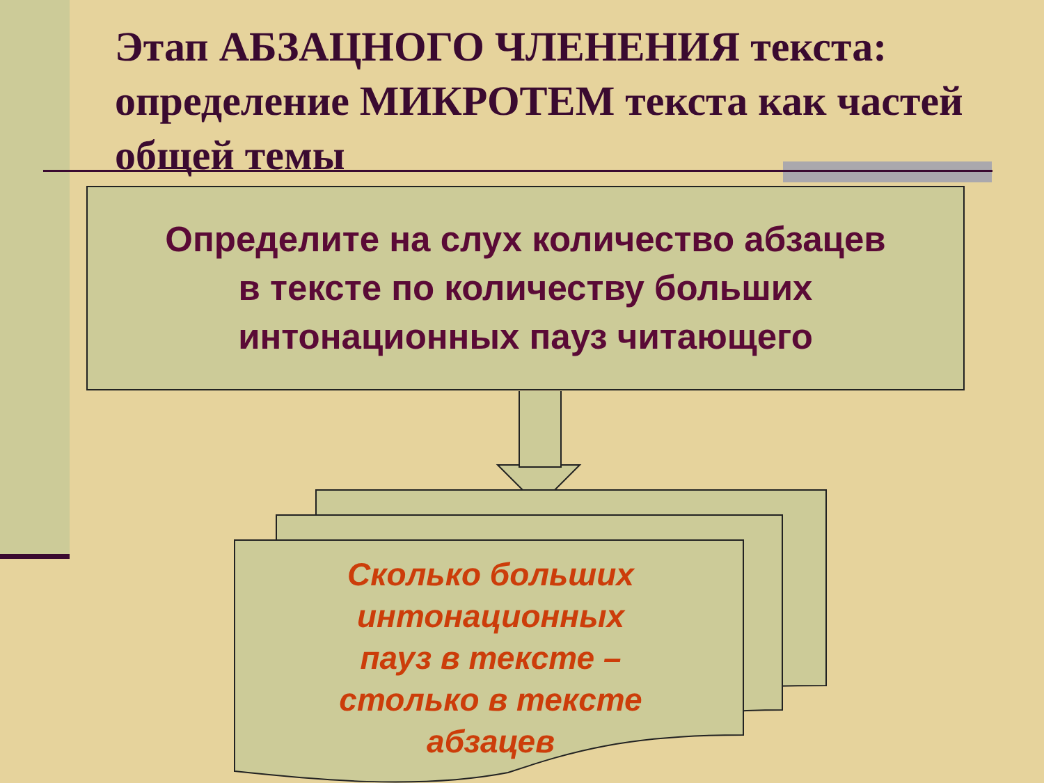Этап АБЗАЦНОГО ЧЛЕНЕНИЯ текста: определение МИКРОТЕМ текста как частей общей темы
Определите на слух количество абзацев
в тексте по количеству больших
интонационных пауз читающего
Сколько больших
интонационных
пауз в тексте –
столько в тексте
абзацев